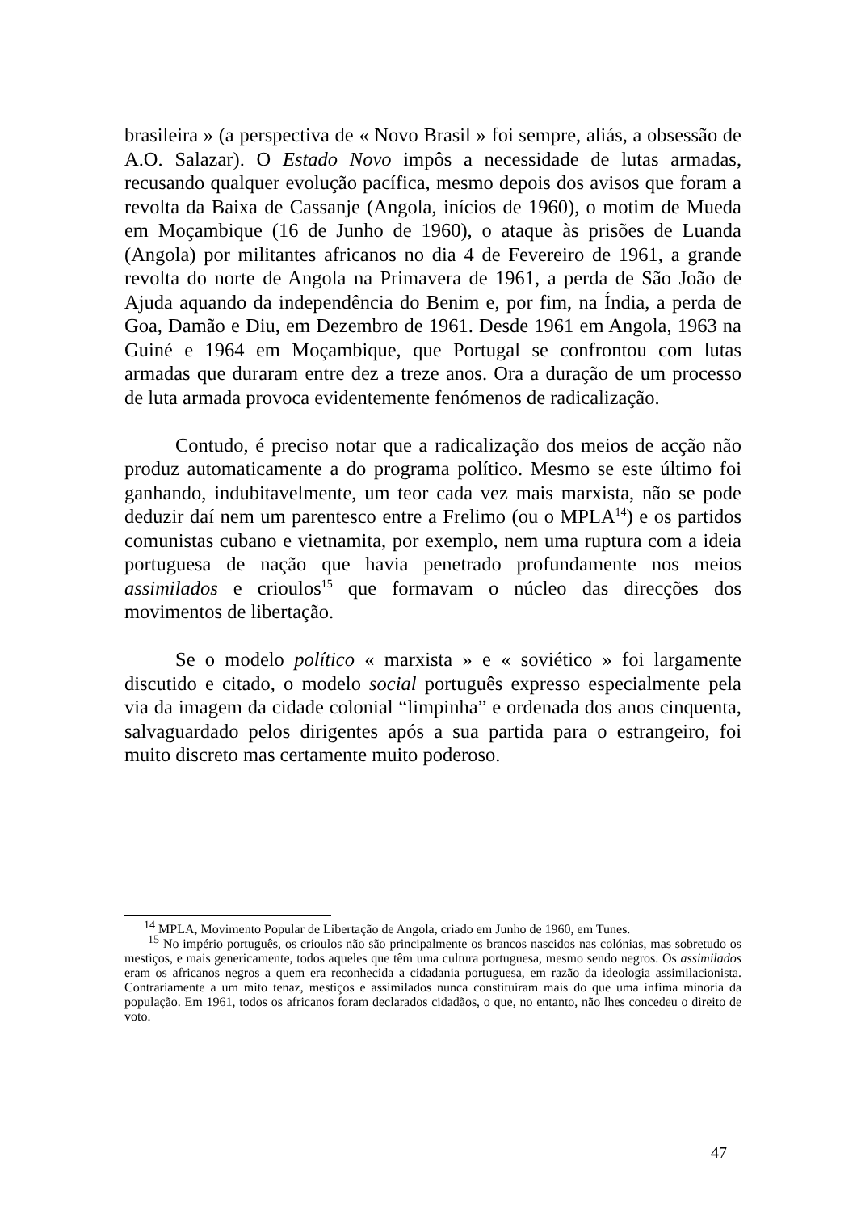brasileira » (a perspectiva de « Novo Brasil » foi sempre, aliás, a obsessão de A.O. Salazar). O Estado Novo impôs a necessidade de lutas armadas, recusando qualquer evolução pacífica, mesmo depois dos avisos que foram a revolta da Baixa de Cassanje (Angola, inícios de 1960), o motim de Mueda em Moçambique (16 de Junho de 1960), o ataque às prisões de Luanda (Angola) por militantes africanos no dia 4 de Fevereiro de 1961, a grande revolta do norte de Angola na Primavera de 1961, a perda de São João de Ajuda aquando da independência do Benim e, por fim, na Índia, a perda de Goa, Damão e Diu, em Dezembro de 1961. Desde 1961 em Angola, 1963 na Guiné e 1964 em Moçambique, que Portugal se confrontou com lutas armadas que duraram entre dez a treze anos. Ora a duração de um processo de luta armada provoca evidentemente fenómenos de radicalização.
Contudo, é preciso notar que a radicalização dos meios de acção não produz automaticamente a do programa político. Mesmo se este último foi ganhando, indubitavelmente, um teor cada vez mais marxista, não se pode deduzir daí nem um parentesco entre a Frelimo (ou o MPLA<sup>14</sup>) e os partidos comunistas cubano e vietnamita, por exemplo, nem uma ruptura com a ideia portuguesa de nação que havia penetrado profundamente nos meios assimilados e crioulos<sup>15</sup> que formavam o núcleo das direcções dos movimentos de libertação.
Se o modelo político « marxista » e « soviético » foi largamente discutido e citado, o modelo social português expresso especialmente pela via da imagem da cidade colonial “limpinha” e ordenada dos anos cinquenta, salvaguardado pelos dirigentes após a sua partida para o estrangeiro, foi muito discreto mas certamente muito poderoso.
<sup>14</sup> MPLA, Movimento Popular de Libertação de Angola, criado em Junho de 1960, em Tunes.
<sup>15</sup> No império português, os crioulos não são principalmente os brancos nascidos nas colónias, mas sobretudo os mestiços, e mais genericamente, todos aqueles que têm uma cultura portuguesa, mesmo sendo negros. Os assimilados eram os africanos negros a quem era reconhecida a cidadania portuguesa, em razão da ideologia assimilacionista. Contrariamente a um mito tenaz, mestiços e assimilados nunca constituíram mais do que uma ínfima minoria da população. Em 1961, todos os africanos foram declarados cidadãos, o que, no entanto, não lhes concedeu o direito de voto.
47